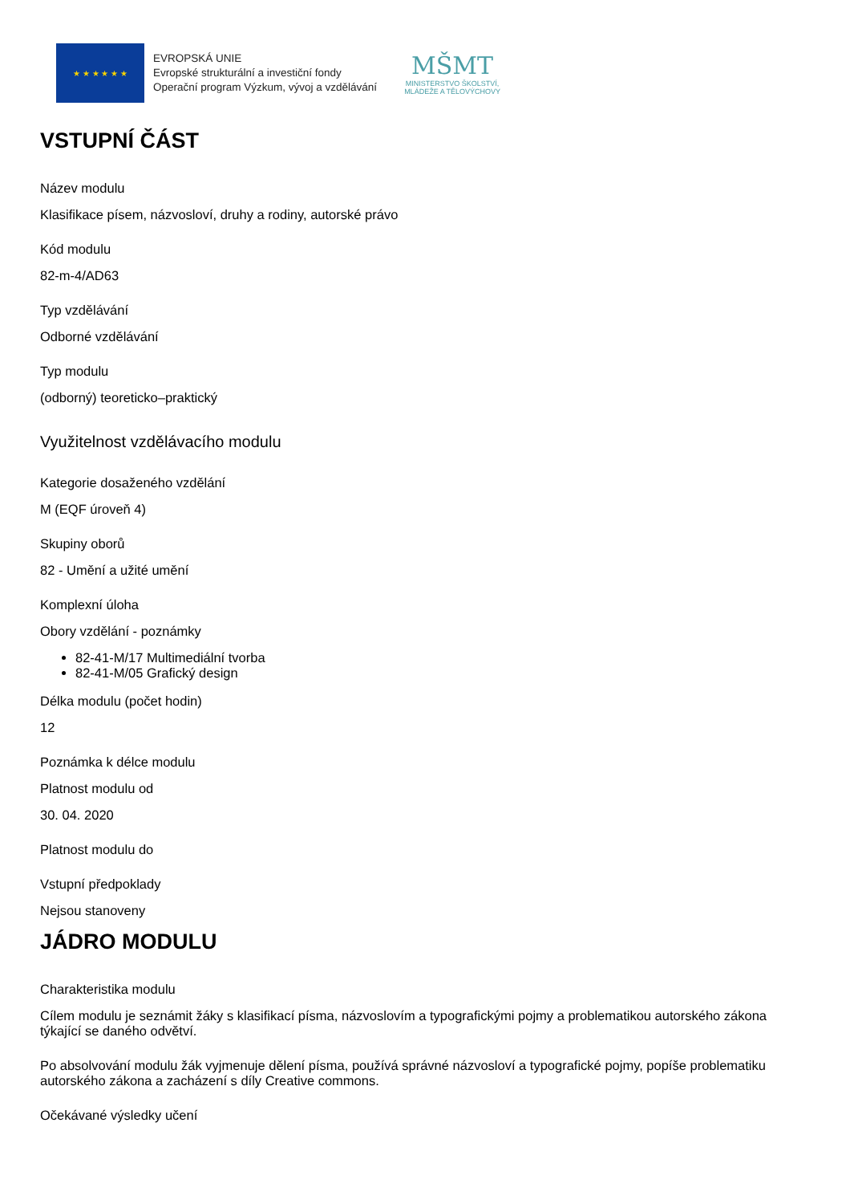★ ★ ★ ★ ★ ★
EVROPSKÁ UNIE
Evropské strukturální a investiční fondy
Operační program Výzkum, vývoj a vzdělávání
MŠMT
MINISTERSTVO ŠKOLSTVÍ,
MLÁDEŽE A TĚLOVÝCHOVY
VSTUPNÍ ČÁST
Název modulu
Klasifikace písem, názvosloví, druhy a rodiny, autorské právo
Kód modulu
82-m-4/AD63
Typ vzdělávání
Odborné vzdělávání
Typ modulu
(odborný) teoreticko–praktický
Využitelnost vzdělávacího modulu
Kategorie dosaženého vzdělání
M (EQF úroveň 4)
Skupiny oborů
82 - Umění a užité umění
Komplexní úloha
Obory vzdělání - poznámky
82-41-M/17 Multimediální tvorba
82-41-M/05 Grafický design
Délka modulu (počet hodin)
12
Poznámka k délce modulu
Platnost modulu od
30. 04. 2020
Platnost modulu do
Vstupní předpoklady
Nejsou stanoveny
JÁDRO MODULU
Charakteristika modulu
Cílem modulu je seznámit žáky s klasifikací písma, názvoslovím a typografickými pojmy a problematikou autorského zákona týkající se daného odvětví.
Po absolvování modulu žák vyjmenuje dělení písma, používá správné názvosloví a typografické pojmy, popíše problematiku autorského zákona a zacházení s díly Creative commons.
Očekávané výsledky učení